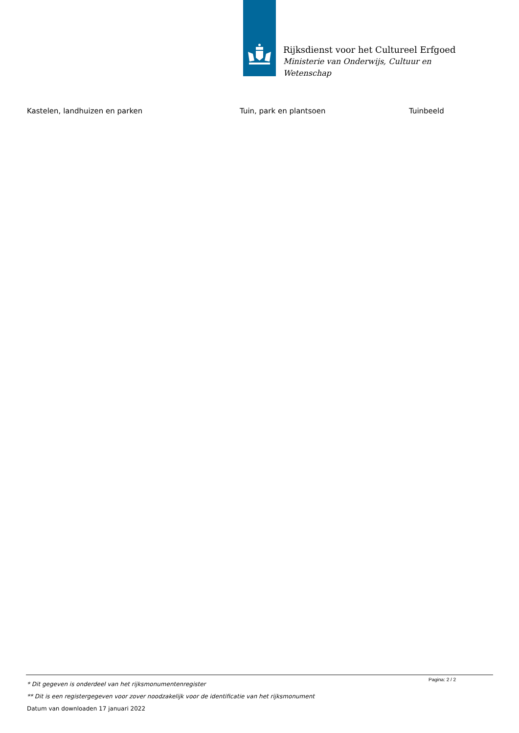Rijksdienst voor het Cultureel Erfgoed
Ministerie van Onderwijs, Cultuur en
Wetenschap
| Kastelen, landhuizen en parken | Tuin, park en plantsoen | Tuinbeeld |
Pagina: 2 / 2
* Dit gegeven is onderdeel van het rijksmonumentenregister
** Dit is een registergegeven voor zover noodzakelijk voor de identificatie van het rijksmonument
Datum van downloaden 17 januari 2022